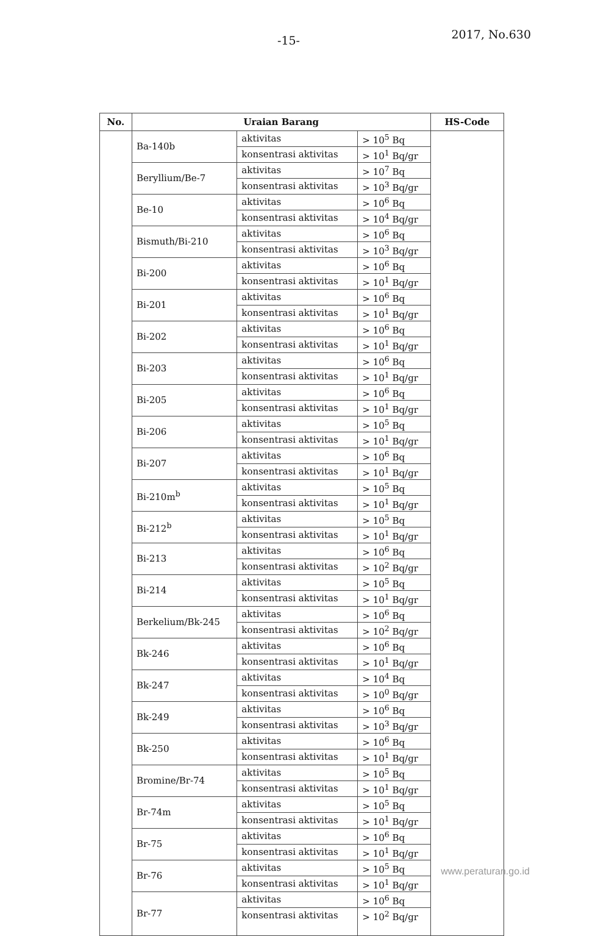-15- 2017, No.630
| No. | Uraian Barang | | | HS-Code |
| --- | --- | --- | --- | --- |
| | Ba-140b | aktivitas | > 10<sup>5</sup> Bq | |
| | | konsentrasi aktivitas | > 10<sup>1</sup> Bq/gr | |
| | Beryllium/Be-7 | aktivitas | > 10<sup>7</sup> Bq | |
| | | konsentrasi aktivitas | > 10<sup>3</sup> Bq/gr | |
| | Be-10 | aktivitas | > 10<sup>6</sup> Bq | |
| | | konsentrasi aktivitas | > 10<sup>4</sup> Bq/gr | |
| | Bismuth/Bi-210 | aktivitas | > 10<sup>6</sup> Bq | |
| | | konsentrasi aktivitas | > 10<sup>3</sup> Bq/gr | |
| | Bi-200 | aktivitas | > 10<sup>6</sup> Bq | |
| | | konsentrasi aktivitas | > 10<sup>1</sup> Bq/gr | |
| | Bi-201 | aktivitas | > 10<sup>6</sup> Bq | |
| | | konsentrasi aktivitas | > 10<sup>1</sup> Bq/gr | |
| | Bi-202 | aktivitas | > 10<sup>6</sup> Bq | |
| | | konsentrasi aktivitas | > 10<sup>1</sup> Bq/gr | |
| | Bi-203 | aktivitas | > 10<sup>6</sup> Bq | |
| | | konsentrasi aktivitas | > 10<sup>1</sup> Bq/gr | |
| | Bi-205 | aktivitas | > 10<sup>6</sup> Bq | |
| | | konsentrasi aktivitas | > 10<sup>1</sup> Bq/gr | |
| | Bi-206 | aktivitas | > 10<sup>5</sup> Bq | |
| | | konsentrasi aktivitas | > 10<sup>1</sup> Bq/gr | |
| | Bi-207 | aktivitas | > 10<sup>6</sup> Bq | |
| | | konsentrasi aktivitas | > 10<sup>1</sup> Bq/gr | |
| | Bi-210m<sup>b</sup> | aktivitas | > 10<sup>5</sup> Bq | |
| | | konsentrasi aktivitas | > 10<sup>1</sup> Bq/gr | |
| | Bi-212<sup>b</sup> | aktivitas | > 10<sup>5</sup> Bq | |
| | | konsentrasi aktivitas | > 10<sup>1</sup> Bq/gr | |
| | Bi-213 | aktivitas | > 10<sup>6</sup> Bq | |
| | | konsentrasi aktivitas | > 10<sup>2</sup> Bq/gr | |
| | Bi-214 | aktivitas | > 10<sup>5</sup> Bq | |
| | | konsentrasi aktivitas | > 10<sup>1</sup> Bq/gr | |
| | Berkelium/Bk-245 | aktivitas | > 10<sup>6</sup> Bq | |
| | | konsentrasi aktivitas | > 10<sup>2</sup> Bq/gr | |
| | Bk-246 | aktivitas | > 10<sup>6</sup> Bq | |
| | | konsentrasi aktivitas | > 10<sup>1</sup> Bq/gr | |
| | Bk-247 | aktivitas | > 10<sup>4</sup> Bq | |
| | | konsentrasi aktivitas | > 10<sup>0</sup> Bq/gr | |
| | Bk-249 | aktivitas | > 10<sup>6</sup> Bq | |
| | | konsentrasi aktivitas | > 10<sup>3</sup> Bq/gr | |
| | Bk-250 | aktivitas | > 10<sup>6</sup> Bq | |
| | | konsentrasi aktivitas | > 10<sup>1</sup> Bq/gr | |
| | Bromine/Br-74 | aktivitas | > 10<sup>5</sup> Bq | |
| | | konsentrasi aktivitas | > 10<sup>1</sup> Bq/gr | |
| | Br-74m | aktivitas | > 10<sup>5</sup> Bq | |
| | | konsentrasi aktivitas | > 10<sup>1</sup> Bq/gr | |
| | Br-75 | aktivitas | > 10<sup>6</sup> Bq | |
| | | konsentrasi aktivitas | > 10<sup>1</sup> Bq/gr | |
| | Br-76 | aktivitas | > 10<sup>5</sup> Bq | |
| | | konsentrasi aktivitas | > 10<sup>1</sup> Bq/gr | |
| | Br-77 | aktivitas | > 10<sup>6</sup> Bq | |
| | | konsentrasi aktivitas | > 10<sup>2</sup> Bq/gr | |
www.peraturan.go.id